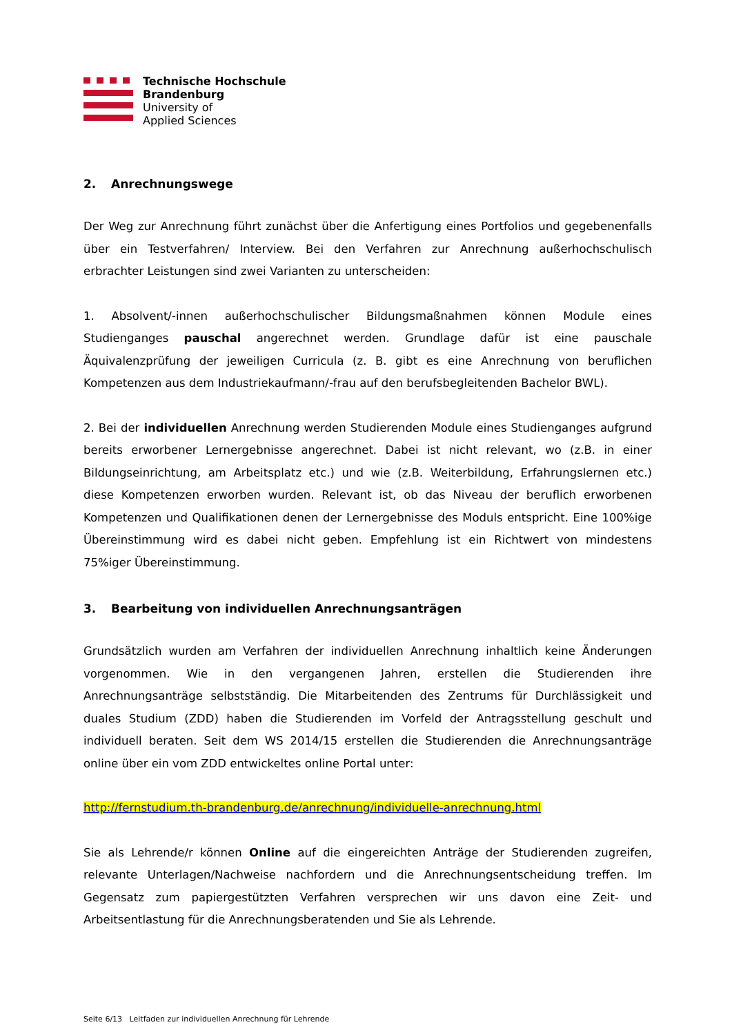Technische Hochschule
Brandenburg
University of
Applied Sciences
2. Anrechnungswege
Der Weg zur Anrechnung führt zunächst über die Anfertigung eines Portfolios und gegebenenfalls über ein Testverfahren/ Interview. Bei den Verfahren zur Anrechnung außerhochschulisch erbrachter Leistungen sind zwei Varianten zu unterscheiden:
1. Absolvent/-innen außerhochschulischer Bildungsmaßnahmen können Module eines Studienganges pauschal angerechnet werden. Grundlage dafür ist eine pauschale Äquivalenzprüfung der jeweiligen Curricula (z. B. gibt es eine Anrechnung von beruflichen Kompetenzen aus dem Industriekaufmann/-frau auf den berufsbegleitenden Bachelor BWL).
2. Bei der individuellen Anrechnung werden Studierenden Module eines Studienganges aufgrund bereits erworbener Lernergebnisse angerechnet. Dabei ist nicht relevant, wo (z.B. in einer Bildungseinrichtung, am Arbeitsplatz etc.) und wie (z.B. Weiterbildung, Erfahrungslernen etc.) diese Kompetenzen erworben wurden. Relevant ist, ob das Niveau der beruflich erworbenen Kompetenzen und Qualifikationen denen der Lernergebnisse des Moduls entspricht. Eine 100%ige Übereinstimmung wird es dabei nicht geben. Empfehlung ist ein Richtwert von mindestens 75%iger Übereinstimmung.
3. Bearbeitung von individuellen Anrechnungsanträgen
Grundsätzlich wurden am Verfahren der individuellen Anrechnung inhaltlich keine Änderungen vorgenommen. Wie in den vergangenen Jahren, erstellen die Studierenden ihre Anrechnungsanträge selbstständig. Die Mitarbeitenden des Zentrums für Durchlässigkeit und duales Studium (ZDD) haben die Studierenden im Vorfeld der Antragsstellung geschult und individuell beraten. Seit dem WS 2014/15 erstellen die Studierenden die Anrechnungsanträge online über ein vom ZDD entwickeltes online Portal unter:
http://fernstudium.th-brandenburg.de/anrechnung/individuelle-anrechnung.html
Sie als Lehrende/r können Online auf die eingereichten Anträge der Studierenden zugreifen, relevante Unterlagen/Nachweise nachfordern und die Anrechnungsentscheidung treffen. Im Gegensatz zum papiergestützten Verfahren versprechen wir uns davon eine Zeit- und Arbeitsentlastung für die Anrechnungsberatenden und Sie als Lehrende.
Seite 6/13 Leitfaden zur individuellen Anrechnung für Lehrende